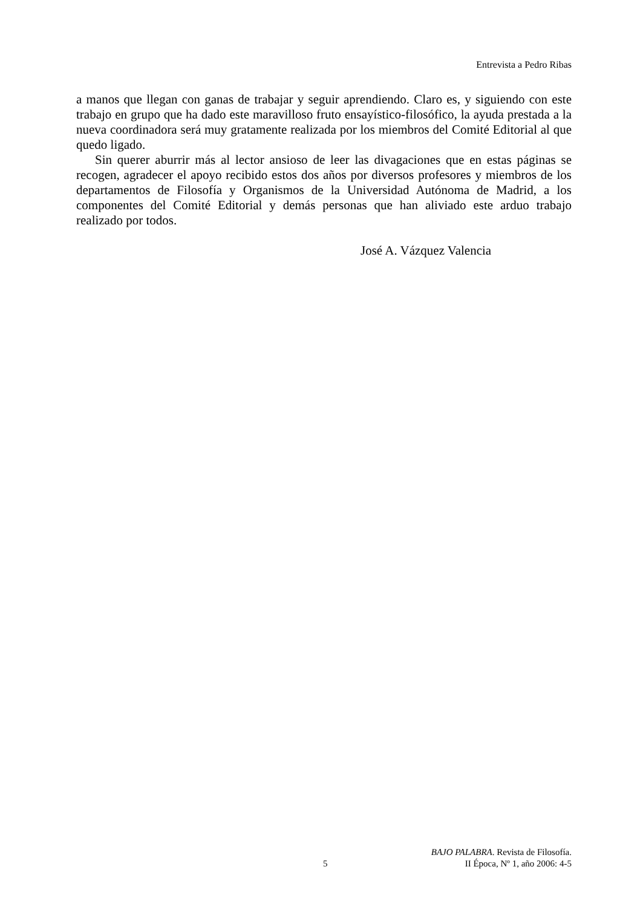Entrevista a Pedro Ribas
a manos que llegan con ganas de trabajar y seguir aprendiendo. Claro es, y siguiendo con este trabajo en grupo que ha dado este maravilloso fruto ensayístico-filosófico, la ayuda prestada a la nueva coordinadora será muy gratamente realizada por los miembros del Comité Editorial al que quedo ligado.
Sin querer aburrir más al lector ansioso de leer las divagaciones que en estas páginas se recogen, agradecer el apoyo recibido estos dos años por diversos profesores y miembros de los departamentos de Filosofía y Organismos de la Universidad Autónoma de Madrid, a los componentes del Comité Editorial y demás personas que han aliviado este arduo trabajo realizado por todos.
José A. Vázquez Valencia
5 BAJO PALABRA. Revista de Filosofía.
II Época, Nº 1, año 2006: 4-5